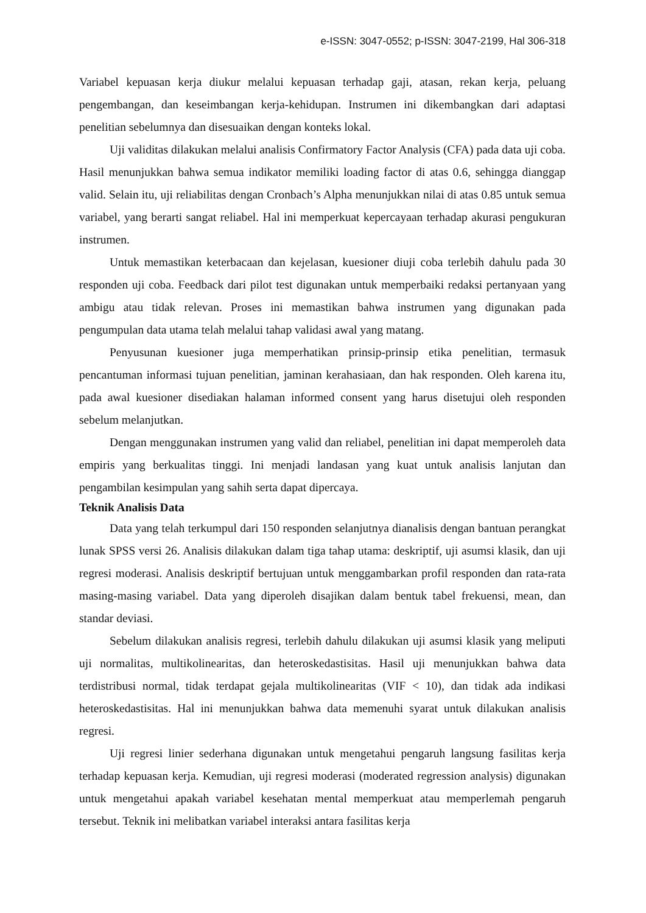e-ISSN: 3047-0552; p-ISSN: 3047-2199, Hal 306-318
Variabel kepuasan kerja diukur melalui kepuasan terhadap gaji, atasan, rekan kerja, peluang pengembangan, dan keseimbangan kerja-kehidupan. Instrumen ini dikembangkan dari adaptasi penelitian sebelumnya dan disesuaikan dengan konteks lokal.
Uji validitas dilakukan melalui analisis Confirmatory Factor Analysis (CFA) pada data uji coba. Hasil menunjukkan bahwa semua indikator memiliki loading factor di atas 0.6, sehingga dianggap valid. Selain itu, uji reliabilitas dengan Cronbach’s Alpha menunjukkan nilai di atas 0.85 untuk semua variabel, yang berarti sangat reliabel. Hal ini memperkuat kepercayaan terhadap akurasi pengukuran instrumen.
Untuk memastikan keterbacaan dan kejelasan, kuesioner diuji coba terlebih dahulu pada 30 responden uji coba. Feedback dari pilot test digunakan untuk memperbaiki redaksi pertanyaan yang ambigu atau tidak relevan. Proses ini memastikan bahwa instrumen yang digunakan pada pengumpulan data utama telah melalui tahap validasi awal yang matang.
Penyusunan kuesioner juga memperhatikan prinsip-prinsip etika penelitian, termasuk pencantuman informasi tujuan penelitian, jaminan kerahasiaan, dan hak responden. Oleh karena itu, pada awal kuesioner disediakan halaman informed consent yang harus disetujui oleh responden sebelum melanjutkan.
Dengan menggunakan instrumen yang valid dan reliabel, penelitian ini dapat memperoleh data empiris yang berkualitas tinggi. Ini menjadi landasan yang kuat untuk analisis lanjutan dan pengambilan kesimpulan yang sahih serta dapat dipercaya.
Teknik Analisis Data
Data yang telah terkumpul dari 150 responden selanjutnya dianalisis dengan bantuan perangkat lunak SPSS versi 26. Analisis dilakukan dalam tiga tahap utama: deskriptif, uji asumsi klasik, dan uji regresi moderasi. Analisis deskriptif bertujuan untuk menggambarkan profil responden dan rata-rata masing-masing variabel. Data yang diperoleh disajikan dalam bentuk tabel frekuensi, mean, dan standar deviasi.
Sebelum dilakukan analisis regresi, terlebih dahulu dilakukan uji asumsi klasik yang meliputi uji normalitas, multikolinearitas, dan heteroskedastisitas. Hasil uji menunjukkan bahwa data terdistribusi normal, tidak terdapat gejala multikolinearitas (VIF < 10), dan tidak ada indikasi heteroskedastisitas. Hal ini menunjukkan bahwa data memenuhi syarat untuk dilakukan analisis regresi.
Uji regresi linier sederhana digunakan untuk mengetahui pengaruh langsung fasilitas kerja terhadap kepuasan kerja. Kemudian, uji regresi moderasi (moderated regression analysis) digunakan untuk mengetahui apakah variabel kesehatan mental memperkuat atau memperlemah pengaruh tersebut. Teknik ini melibatkan variabel interaksi antara fasilitas kerja